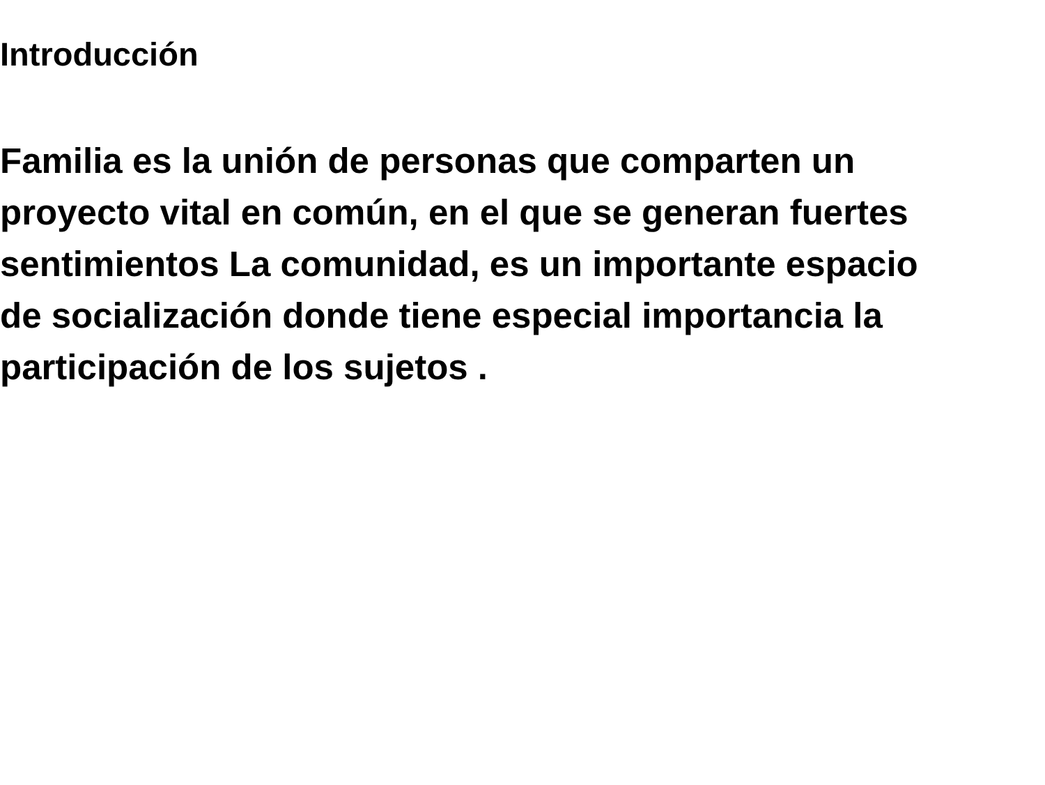Introducción
Familia es la unión de personas que comparten un
proyecto vital en común, en el que se generan fuertes
sentimientos La comunidad, es un importante espacio
de socialización donde tiene especial importancia la
participación de los sujetos .